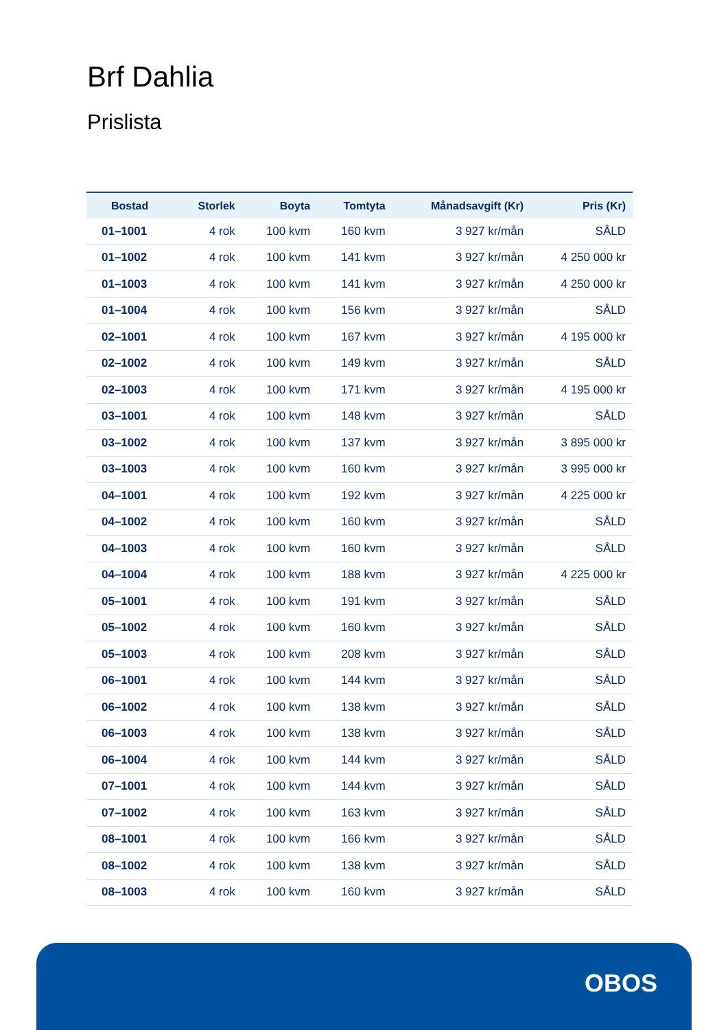Brf Dahlia
Prislista
| Bostad | Storlek | Boyta | Tomtyta | Månadsavgift (Kr) | Pris (Kr) |
| --- | --- | --- | --- | --- | --- |
| 01–1001 | 4 rok | 100 kvm | 160 kvm | 3 927 kr/mån | SÅLD |
| 01–1002 | 4 rok | 100 kvm | 141 kvm | 3 927 kr/mån | 4 250 000 kr |
| 01–1003 | 4 rok | 100 kvm | 141 kvm | 3 927 kr/mån | 4 250 000 kr |
| 01–1004 | 4 rok | 100 kvm | 156 kvm | 3 927 kr/mån | SÅLD |
| 02–1001 | 4 rok | 100 kvm | 167 kvm | 3 927 kr/mån | 4 195 000 kr |
| 02–1002 | 4 rok | 100 kvm | 149 kvm | 3 927 kr/mån | SÅLD |
| 02–1003 | 4 rok | 100 kvm | 171 kvm | 3 927 kr/mån | 4 195 000 kr |
| 03–1001 | 4 rok | 100 kvm | 148 kvm | 3 927 kr/mån | SÅLD |
| 03–1002 | 4 rok | 100 kvm | 137 kvm | 3 927 kr/mån | 3 895 000 kr |
| 03–1003 | 4 rok | 100 kvm | 160 kvm | 3 927 kr/mån | 3 995 000 kr |
| 04–1001 | 4 rok | 100 kvm | 192 kvm | 3 927 kr/mån | 4 225 000 kr |
| 04–1002 | 4 rok | 100 kvm | 160 kvm | 3 927 kr/mån | SÅLD |
| 04–1003 | 4 rok | 100 kvm | 160 kvm | 3 927 kr/mån | SÅLD |
| 04–1004 | 4 rok | 100 kvm | 188 kvm | 3 927 kr/mån | 4 225 000 kr |
| 05–1001 | 4 rok | 100 kvm | 191 kvm | 3 927 kr/mån | SÅLD |
| 05–1002 | 4 rok | 100 kvm | 160 kvm | 3 927 kr/mån | SÅLD |
| 05–1003 | 4 rok | 100 kvm | 208 kvm | 3 927 kr/mån | SÅLD |
| 06–1001 | 4 rok | 100 kvm | 144 kvm | 3 927 kr/mån | SÅLD |
| 06–1002 | 4 rok | 100 kvm | 138 kvm | 3 927 kr/mån | SÅLD |
| 06–1003 | 4 rok | 100 kvm | 138 kvm | 3 927 kr/mån | SÅLD |
| 06–1004 | 4 rok | 100 kvm | 144 kvm | 3 927 kr/mån | SÅLD |
| 07–1001 | 4 rok | 100 kvm | 144 kvm | 3 927 kr/mån | SÅLD |
| 07–1002 | 4 rok | 100 kvm | 163 kvm | 3 927 kr/mån | SÅLD |
| 08–1001 | 4 rok | 100 kvm | 166 kvm | 3 927 kr/mån | SÅLD |
| 08–1002 | 4 rok | 100 kvm | 138 kvm | 3 927 kr/mån | SÅLD |
| 08–1003 | 4 rok | 100 kvm | 160 kvm | 3 927 kr/mån | SÅLD |
OBOS